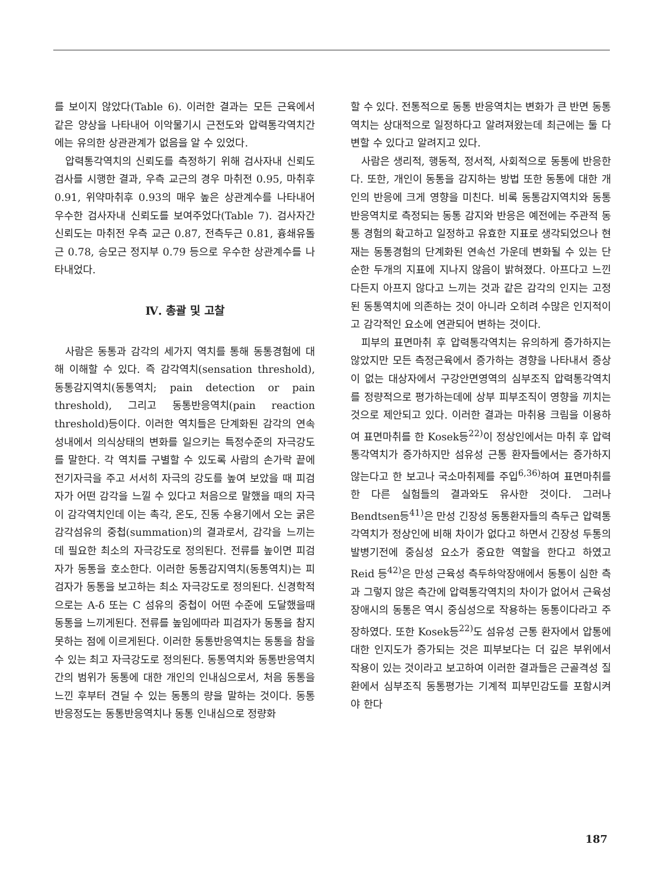를 보이지 않았다(Table 6). 이러한 결과는 모든 근육에서 같은 양상을 나타내어 이악물기시 근전도와 압력통각역치간에는 유의한 상관관계가 없음을 알 수 있었다.
압력통각역치의 신뢰도를 측정하기 위해 검사자내 신뢰도 검사를 시행한 결과, 우측 교근의 경우 마취전 0.95, 마취후 0.91, 위약마취후 0.93의 매우 높은 상관계수를 나타내어 우수한 검사자내 신뢰도를 보여주었다(Table 7). 검사자간 신뢰도는 마취전 우측 교근 0.87, 전측두근 0.81, 흉쇄유돌근 0.78, 승모근 정지부 0.79 등으로 우수한 상관계수를 나타내었다.
Ⅳ. 총괄 및 고찰
사람은 동통과 감각의 세가지 역치를 통해 동통경험에 대해 이해할 수 있다. 즉 감각역치(sensation threshold), 동통감지역치(동통역치; pain detection or pain threshold), 그리고 동통반응역치(pain reaction threshold)등이다. 이러한 역치들은 단계화된 감각의 연속성내에서 의식상태의 변화를 일으키는 특정수준의 자극강도를 말한다. 각 역치를 구별할 수 있도록 사람의 손가락 끝에 전기자극을 주고 서서히 자극의 강도를 높여 보았을 때 피검자가 어떤 감각을 느낄 수 있다고 처음으로 말했을 때의 자극이 감각역치인데 이는 촉각, 온도, 진동 수용기에서 오는 굵은 감각섬유의 중첩(summation)의 결과로서, 감각을 느끼는 데 필요한 최소의 자극강도로 정의된다. 전류를 높이면 피검자가 동통을 호소한다. 이러한 동통감지역치(동통역치)는 피검자가 동통을 보고하는 최소 자극강도로 정의된다. 신경학적으로는 A-δ 또는 C 섬유의 중첩이 어떤 수준에 도달했을때 동통을 느끼게된다. 전류를 높임에따라 피검자가 동통을 참지 못하는 점에 이르게된다. 이러한 동통반응역치는 동통을 참을수 있는 최고 자극강도로 정의된다. 동통역치와 동통반응역치간의 범위가 동통에 대한 개인의 인내심으로서, 처음 동통을 느낀 후부터 견딜 수 있는 동통의 량을 말하는 것이다. 동통 반응정도는 동통반응역치나 동통 인내심으로 정량화
할 수 있다. 전통적으로 동통 반응역치는 변화가 큰 반면 동통역치는 상대적으로 일정하다고 알려져왔는데 최근에는 둘 다 변할 수 있다고 알려지고 있다.
사람은 생리적, 행동적, 정서적, 사회적으로 동통에 반응한다. 또한, 개인이 동통을 감지하는 방법 또한 동통에 대한 개인의 반응에 크게 영향을 미친다. 비록 동통감지역치와 동통반응역치로 측정되는 동통 감지와 반응은 예전에는 주관적 동통 경험의 확고하고 일정하고 유효한 지표로 생각되었으나 현재는 동통경험의 단계화된 연속선 가운데 변화될 수 있는 단순한 두개의 지표에 지나지 않음이 밝혀졌다. 아프다고 느낀다든지 아프지 않다고 느끼는 것과 같은 감각의 인지는 고정된 동통역치에 의존하는 것이 아니라 오히려 수많은 인지적이고 감각적인 요소에 연관되어 변하는 것이다.
피부의 표면마취 후 압력통각역치는 유의하게 증가하지는 않았지만 모든 측정근육에서 증가하는 경향을 나타내서 증상이 없는 대상자에서 구강안면영역의 심부조직 압력통각역치를 정량적으로 평가하는데에 상부 피부조직이 영향을 끼치는 것으로 제안되고 있다. 이러한 결과는 마취용 크림을 이용하여 표면마취를 한 Kosek등<sup>22)</sup>이 정상인에서는 마취 후 압력통각역치가 증가하지만 섬유성 근통 환자들에서는 증가하지 않는다고 한 보고나 국소마취제를 주입<sup>6,36)</sup>하여 표면마취를 한 다른 실험들의 결과와도 유사한 것이다. 그러나 Bendtsen등<sup>41)</sup>은 만성 긴장성 동통환자들의 측두근 압력통각역치가 정상인에 비해 차이가 없다고 하면서 긴장성 두통의 발병기전에 중심성 요소가 중요한 역할을 한다고 하였고 Reid 등<sup>42)</sup>은 만성 근육성 측두하악장애에서 동통이 심한 측과 그렇지 않은 측간에 압력통각역치의 차이가 없어서 근육성 장애시의 동통은 역시 중심성으로 작용하는 동통이다라고 주장하였다. 또한 Kosek등<sup>22)</sup>도 섬유성 근통 환자에서 압통에 대한 인지도가 증가되는 것은 피부보다는 더 깊은 부위에서 작용이 있는 것이라고 보고하여 이러한 결과들은 근골격성 질환에서 심부조직 동통평가는 기계적 피부민감도를 포함시켜야 한다
187